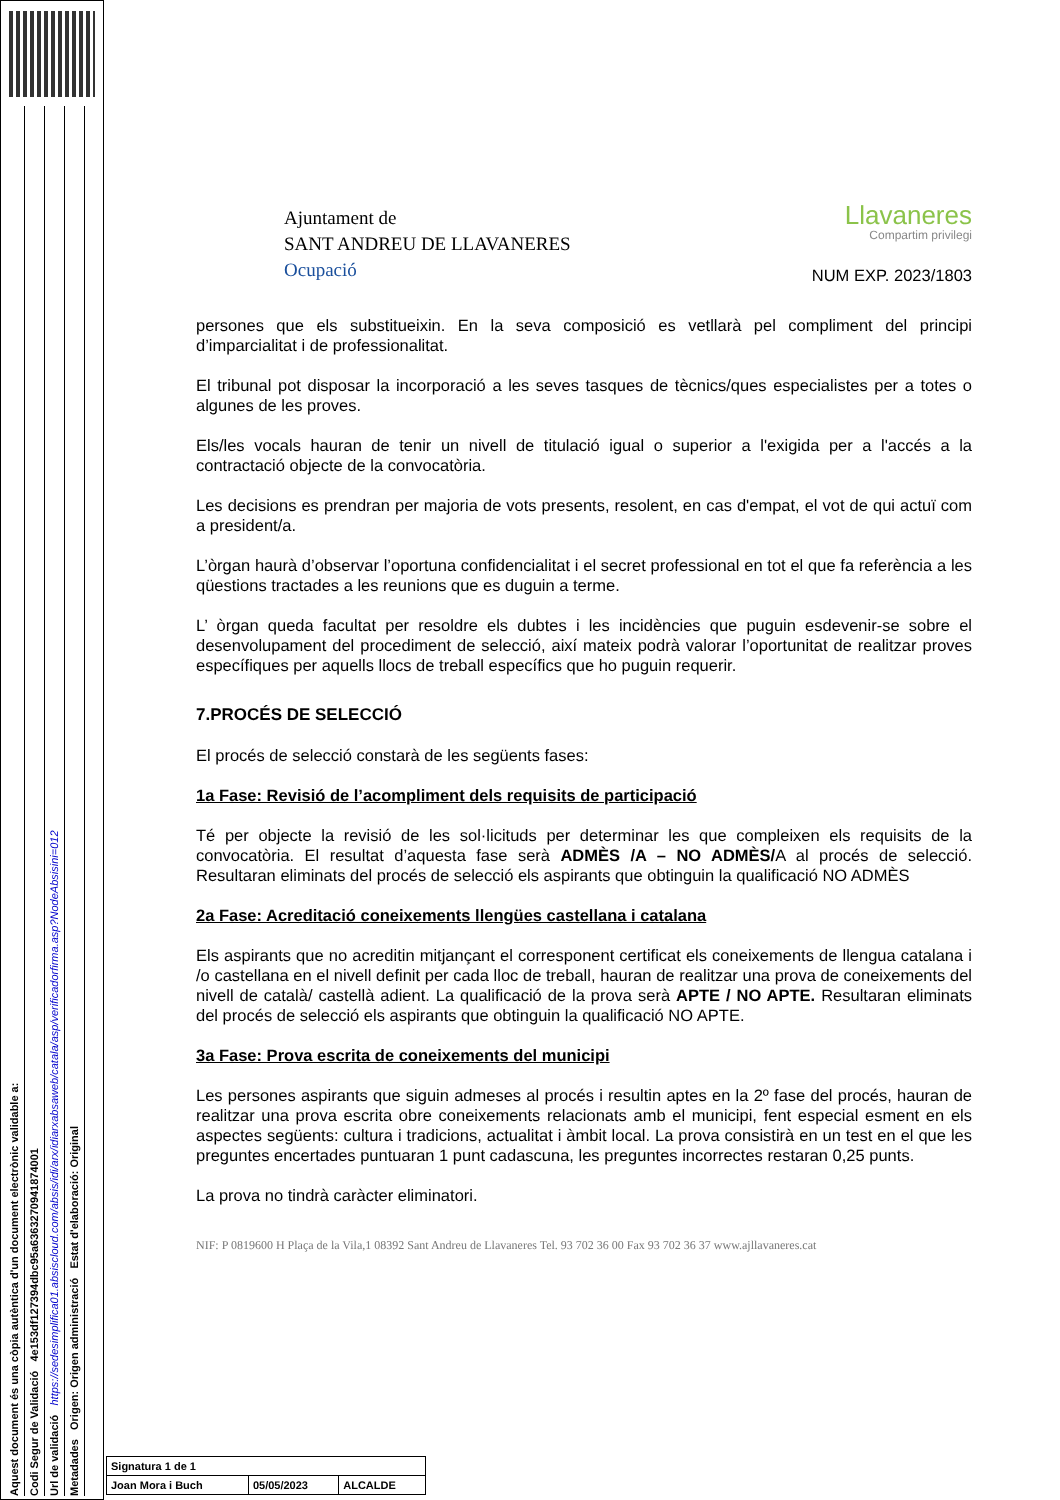Aquest document és una còpia autèntica d'un document electrònic validable a:
Codi Segur de Validació 4e153df127394dbc95a6363270941874001
Url de validació https://sedesimplifica01.absiscloud.com/absis/idi/arx/idiarxabsaweb/catala/asp/verificadorfirma.asp?NodeAbsisini=012
Metadades Origen: Origen administració Estat d'elaboració: Original
Ajuntament de
SANT ANDREU DE LLAVANERES
Ocupació
Llavaneres
Compartim privilegi
NUM EXP. 2023/1803
persones que els substitueixin. En la seva composició es vetllarà pel compliment del principi d’imparcialitat i de professionalitat.
El tribunal pot disposar la incorporació a les seves tasques de tècnics/ques especialistes per a totes o algunes de les proves.
Els/les vocals hauran de tenir un nivell de titulació igual o superior a l'exigida per a l'accés a la contractació objecte de la convocatòria.
Les decisions es prendran per majoria de vots presents, resolent, en cas d'empat, el vot de qui actuï com a president/a.
L’òrgan haurà d’observar l’oportuna confidencialitat i el secret professional en tot el que fa referència a les qüestions tractades a les reunions que es duguin a terme.
L’ òrgan queda facultat per resoldre els dubtes i les incidències que puguin esdevenir-se sobre el desenvolupament del procediment de selecció, així mateix podrà valorar l’oportunitat de realitzar proves específiques per aquells llocs de treball específics que ho puguin requerir.
7.PROCÉS DE SELECCIÓ
El procés de selecció constarà de les següents fases:
1a Fase: Revisió de l’acompliment dels requisits de participació
Té per objecte la revisió de les sol·licituds per determinar les que compleixen els requisits de la convocatòria. El resultat d’aquesta fase serà ADMÈS /A – NO ADMÈS/A al procés de selecció. Resultaran eliminats del procés de selecció els aspirants que obtinguin la qualificació NO ADMÈS
2a Fase: Acreditació coneixements llengües castellana i catalana
Els aspirants que no acreditin mitjançant el corresponent certificat els coneixements de llengua catalana i /o castellana en el nivell definit per cada lloc de treball, hauran de realitzar una prova de coneixements del nivell de català/ castellà adient. La qualificació de la prova serà APTE / NO APTE. Resultaran eliminats del procés de selecció els aspirants que obtinguin la qualificació NO APTE.
3a Fase: Prova escrita de coneixements del municipi
Les persones aspirants que siguin admeses al procés i resultin aptes en la 2º fase del procés, hauran de realitzar una prova escrita obre coneixements relacionats amb el municipi, fent especial esment en els aspectes següents: cultura i tradicions, actualitat i àmbit local. La prova consistirà en un test en el que les preguntes encertades puntuaran 1 punt cadascuna, les preguntes incorrectes restaran 0,25 punts.
La prova no tindrà caràcter eliminatori.
NIF: P 0819600 H Plaça de la Vila,1 08392 Sant Andreu de Llavaneres Tel. 93 702 36 00 Fax 93 702 36 37 www.ajllavaneres.cat
| Signatura 1 de 1 | | |
| Joan Mora i Buch | 05/05/2023 | ALCALDE |